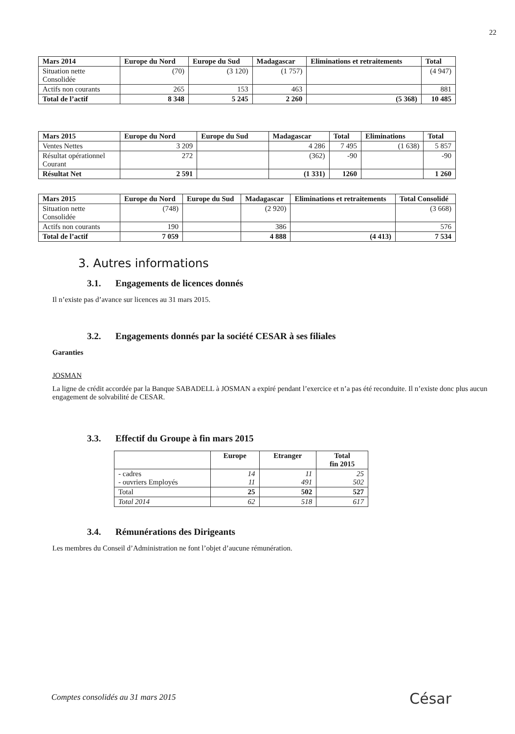22
| Mars 2014 | Europe du Nord | Europe du Sud | Madagascar | Eliminations et retraitements | Total |
| --- | --- | --- | --- | --- | --- |
| Situation nette Consolidée | (70) | (3 120) | (1 757) | | (4 947) |
| Actifs non courants | 265 | 153 | 463 | | 881 |
| Total de l’actif | 8 348 | 5 245 | 2 260 | (5 368) | 10 485 |
| Mars 2015 | Europe du Nord | Europe du Sud | Madagascar | Total | Eliminations | Total |
| --- | --- | --- | --- | --- | --- | --- |
| Ventes Nettes | 3 209 | | 4 286 | 7 495 | (1 638) | 5 857 |
| Résultat opérationnel Courant | 272 | | (362) | -90 | | -90 |
| Résultat Net | 2 591 | | (1 331) | 1260 | | 1 260 |
| Mars 2015 | Europe du Nord | Europe du Sud | Madagascar | Eliminations et retraitements | Total Consolidé |
| --- | --- | --- | --- | --- | --- |
| Situation nette Consolidée | (748) | | (2 920) | | (3 668) |
| Actifs non courants | 190 | | 386 | | 576 |
| Total de l’actif | 7 059 | | 4 888 | (4 413) | 7 534 |
3. Autres informations
3.1. Engagements de licences donnés
Il n’existe pas d’avance sur licences au 31 mars 2015.
3.2. Engagements donnés par la société CESAR à ses filiales
Garanties
JOSMAN
La ligne de crédit accordée par la Banque SABADELL à JOSMAN a expiré pendant l’exercice et n’a pas été reconduite. Il n’existe donc plus aucun engagement de solvabilité de CESAR.
3.3. Effectif du Groupe à fin mars 2015
| | Europe | Etranger | Total fin 2015 |
| --- | --- | --- | --- |
| - cadres - ouvriers Employés | 14 11 | 11 491 | 25 502 |
| Total | 25 | 502 | 527 |
| Total 2014 | 62 | 518 | 617 |
3.4. Rémunérations des Dirigeants
Les membres du Conseil d’Administration ne font l’objet d’aucune rémunération.
Comptes consolidés au 31 mars 2015
César